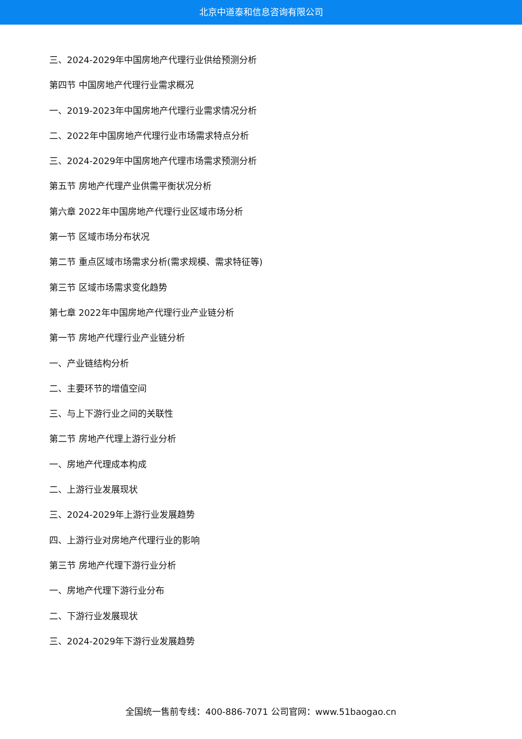北京中道泰和信息咨询有限公司
三、2024-2029年中国房地产代理行业供给预测分析
第四节 中国房地产代理行业需求概况
一、2019-2023年中国房地产代理行业需求情况分析
二、2022年中国房地产代理行业市场需求特点分析
三、2024-2029年中国房地产代理市场需求预测分析
第五节 房地产代理产业供需平衡状况分析
第六章 2022年中国房地产代理行业区域市场分析
第一节 区域市场分布状况
第二节 重点区域市场需求分析(需求规模、需求特征等)
第三节 区域市场需求变化趋势
第七章 2022年中国房地产代理行业产业链分析
第一节 房地产代理行业产业链分析
一、产业链结构分析
二、主要环节的增值空间
三、与上下游行业之间的关联性
第二节 房地产代理上游行业分析
一、房地产代理成本构成
二、上游行业发展现状
三、2024-2029年上游行业发展趋势
四、上游行业对房地产代理行业的影响
第三节 房地产代理下游行业分析
一、房地产代理下游行业分布
二、下游行业发展现状
三、2024-2029年下游行业发展趋势
全国统一售前专线：400-886-7071 公司官网：www.51baogao.cn